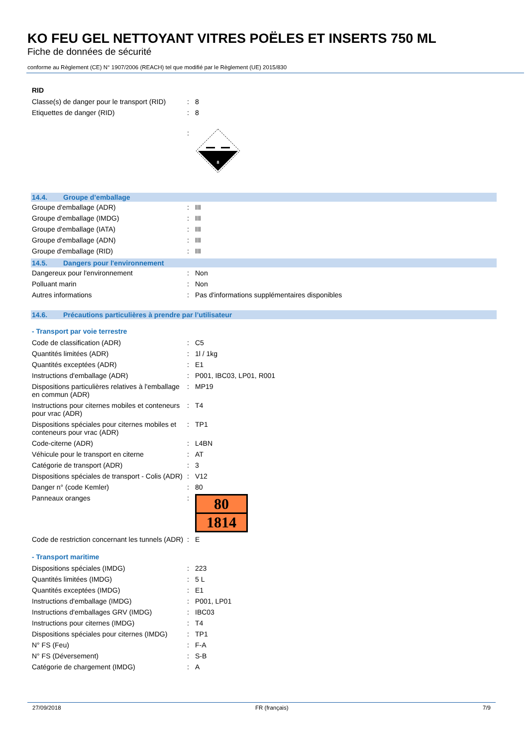KO FEU GEL NETTOYANT VITRES POËLES ET INSERTS 750 ML
Fiche de données de sécurité
conforme au Règlement (CE) N° 1907/2006 (REACH) tel que modifié par le Règlement (UE) 2015/830
RID
| Classe(s) de danger pour le transport (RID) | : | 8 |
| Etiquettes de danger (RID) | : | 8 |
| | : | 8 |
14.4. Groupe d’emballage
| Groupe d'emballage (ADR) | : | III |
| Groupe d'emballage (IMDG) | : | III |
| Groupe d'emballage (IATA) | : | III |
| Groupe d'emballage (ADN) | : | III |
| Groupe d'emballage (RID) | : | III |
14.5. Dangers pour l'environnement
| Dangereux pour l'environnement | : | Non |
| Polluant marin | : | Non |
| Autres informations | : | Pas d'informations supplémentaires disponibles |
14.6. Précautions particulières à prendre par l’utilisateur
- Transport par voie terrestre
| Code de classification (ADR) | : | C5 |
| Quantités limitées (ADR) | : | 1l / 1kg |
| Quantités exceptées (ADR) | : | E1 |
| Instructions d'emballage (ADR) | : | P001, IBC03, LP01, R001 |
| Dispositions particulières relatives à l'emballage en commun (ADR) | : | MP19 |
| Instructions pour citernes mobiles et conteneurs pour vrac (ADR) | : | T4 |
| Dispositions spéciales pour citernes mobiles et conteneurs pour vrac (ADR) | : | TP1 |
| Code-citerne (ADR) | : | L4BN |
| Véhicule pour le transport en citerne | : | AT |
| Catégorie de transport (ADR) | : | 3 |
| Dispositions spéciales de transport - Colis (ADR) | : | V12 |
| Danger n° (code Kemler) | : | 80 |
| Panneaux oranges | : | 80 1814 |
| Code de restriction concernant les tunnels (ADR) | : | E |
- Transport maritime
| Dispositions spéciales (IMDG) | : | 223 |
| Quantités limitées (IMDG) | : | 5 L |
| Quantités exceptées (IMDG) | : | E1 |
| Instructions d'emballage (IMDG) | : | P001, LP01 |
| Instructions d'emballages GRV (IMDG) | : | IBC03 |
| Instructions pour citernes (IMDG) | : | T4 |
| Dispositions spéciales pour citernes (IMDG) | : | TP1 |
| N° FS (Feu) | : | F-A |
| N° FS (Déversement) | : | S-B |
| Catégorie de chargement (IMDG) | : | A |
27/09/2018 FR (français) 7/9